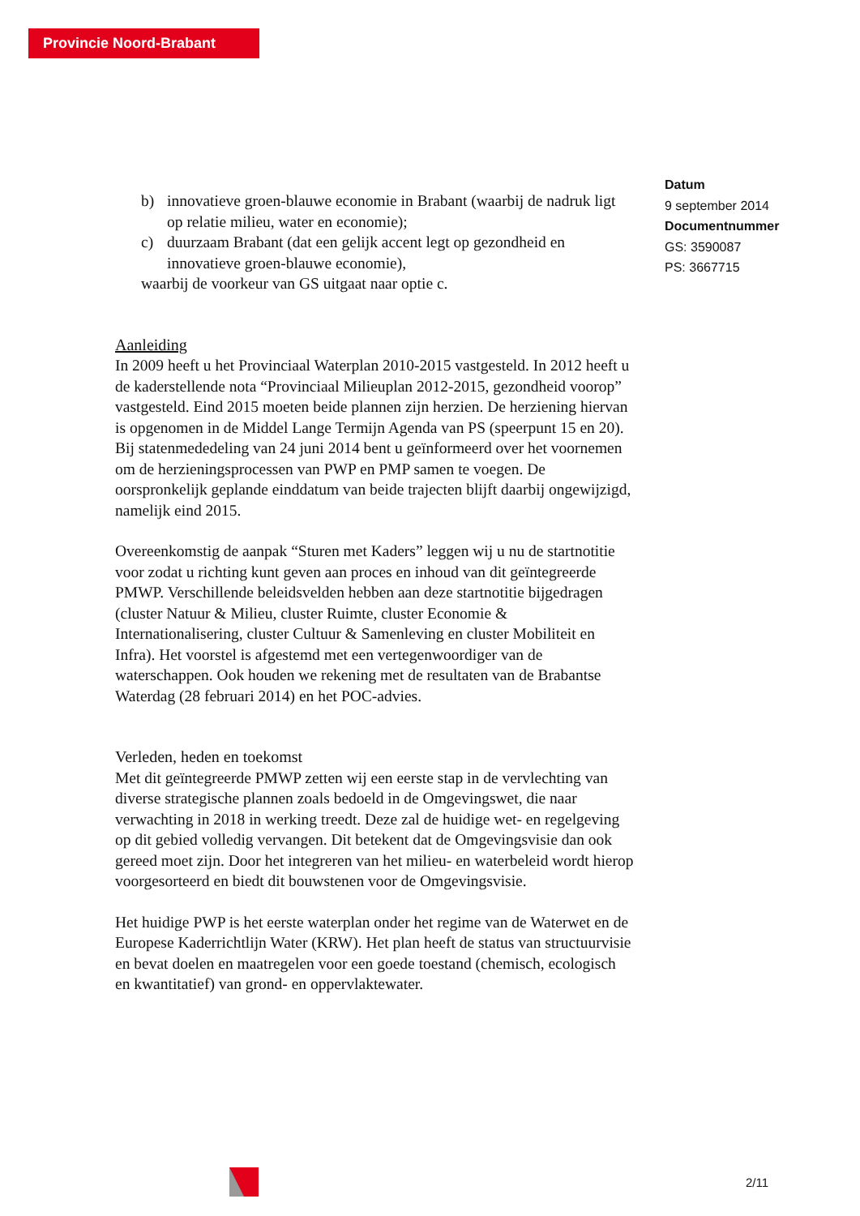Provincie Noord-Brabant
b) innovatieve groen-blauwe economie in Brabant (waarbij de nadruk ligt op relatie milieu, water en economie);
c) duurzaam Brabant (dat een gelijk accent legt op gezondheid en innovatieve groen-blauwe economie),
waarbij de voorkeur van GS uitgaat naar optie c.
Aanleiding
In 2009 heeft u het Provinciaal Waterplan 2010-2015 vastgesteld. In 2012 heeft u de kaderstellende nota “Provinciaal Milieuplan 2012-2015, gezondheid voorop” vastgesteld. Eind 2015 moeten beide plannen zijn herzien. De herziening hiervan is opgenomen in de Middel Lange Termijn Agenda van PS (speerpunt 15 en 20).
Bij statenmededeling van 24 juni 2014 bent u geïnformeerd over het voornemen om de herzieningsprocessen van PWP en PMP samen te voegen. De oorspronkelijk geplande einddatum van beide trajecten blijft daarbij ongewijzigd, namelijk eind 2015.
Overeenkomstig de aanpak “Sturen met Kaders” leggen wij u nu de startnotitie voor zodat u richting kunt geven aan proces en inhoud van dit geïntegreerde PMWP. Verschillende beleidsvelden hebben aan deze startnotitie bijgedragen (cluster Natuur & Milieu, cluster Ruimte, cluster Economie & Internationalisering, cluster Cultuur & Samenleving en cluster Mobiliteit en Infra). Het voorstel is afgestemd met een vertegenwoordiger van de waterschappen. Ook houden we rekening met de resultaten van de Brabantse Waterdag (28 februari 2014) en het POC-advies.
Verleden, heden en toekomst
Met dit geïntegreerde PMWP zetten wij een eerste stap in de vervlechting van diverse strategische plannen zoals bedoeld in de Omgevingswet, die naar verwachting in 2018 in werking treedt. Deze zal de huidige wet- en regelgeving op dit gebied volledig vervangen. Dit betekent dat de Omgevingsvisie dan ook gereed moet zijn. Door het integreren van het milieu- en waterbeleid wordt hierop voorgesorteerd en biedt dit bouwstenen voor de Omgevingsvisie.
Het huidige PWP is het eerste waterplan onder het regime van de Waterwet en de Europese Kaderrichtlijn Water (KRW). Het plan heeft de status van structuurvisie en bevat doelen en maatregelen voor een goede toestand (chemisch, ecologisch en kwantitatief) van grond- en oppervlaktewater.
Datum
9 september 2014
Documentnummer
GS: 3590087
PS: 3667715
2/11